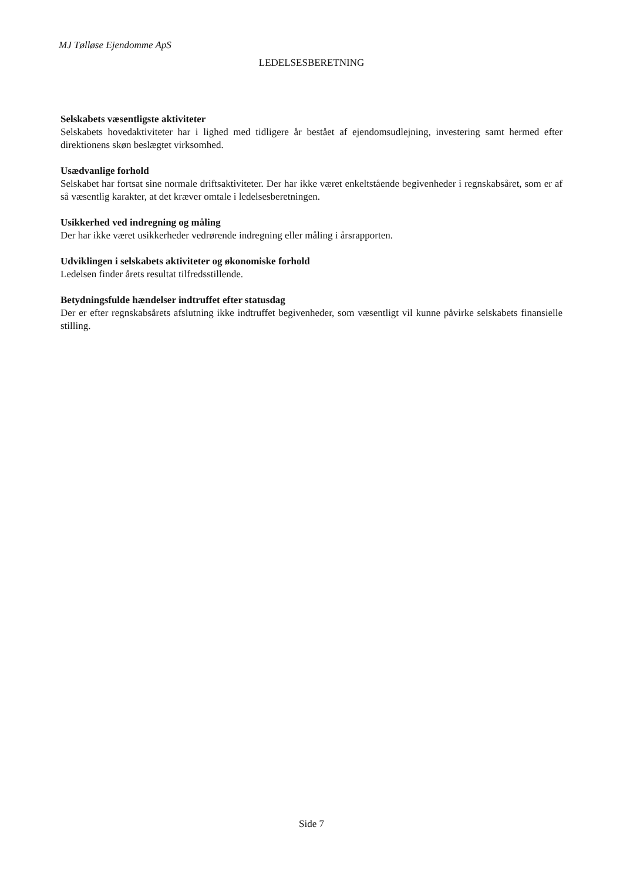MJ Tølløse Ejendomme ApS
LEDELSESBERETNING
Selskabets væsentligste aktiviteter
Selskabets hovedaktiviteter har i lighed med tidligere år bestået af ejendomsudlejning, investering samt hermed efter direktionens skøn beslægtet virksomhed.
Usædvanlige forhold
Selskabet har fortsat sine normale driftsaktiviteter. Der har ikke været enkeltstående begivenheder i regnskabsåret, som er af så væsentlig karakter, at det kræver omtale i ledelsesberetningen.
Usikkerhed ved indregning og måling
Der har ikke været usikkerheder vedrørende indregning eller måling i årsrapporten.
Udviklingen i selskabets aktiviteter og økonomiske forhold
Ledelsen finder årets resultat tilfredsstillende.
Betydningsfulde hændelser indtruffet efter statusdag
Der er efter regnskabsårets afslutning ikke indtruffet begivenheder, som væsentligt vil kunne påvirke selskabets finansielle stilling.
Side 7